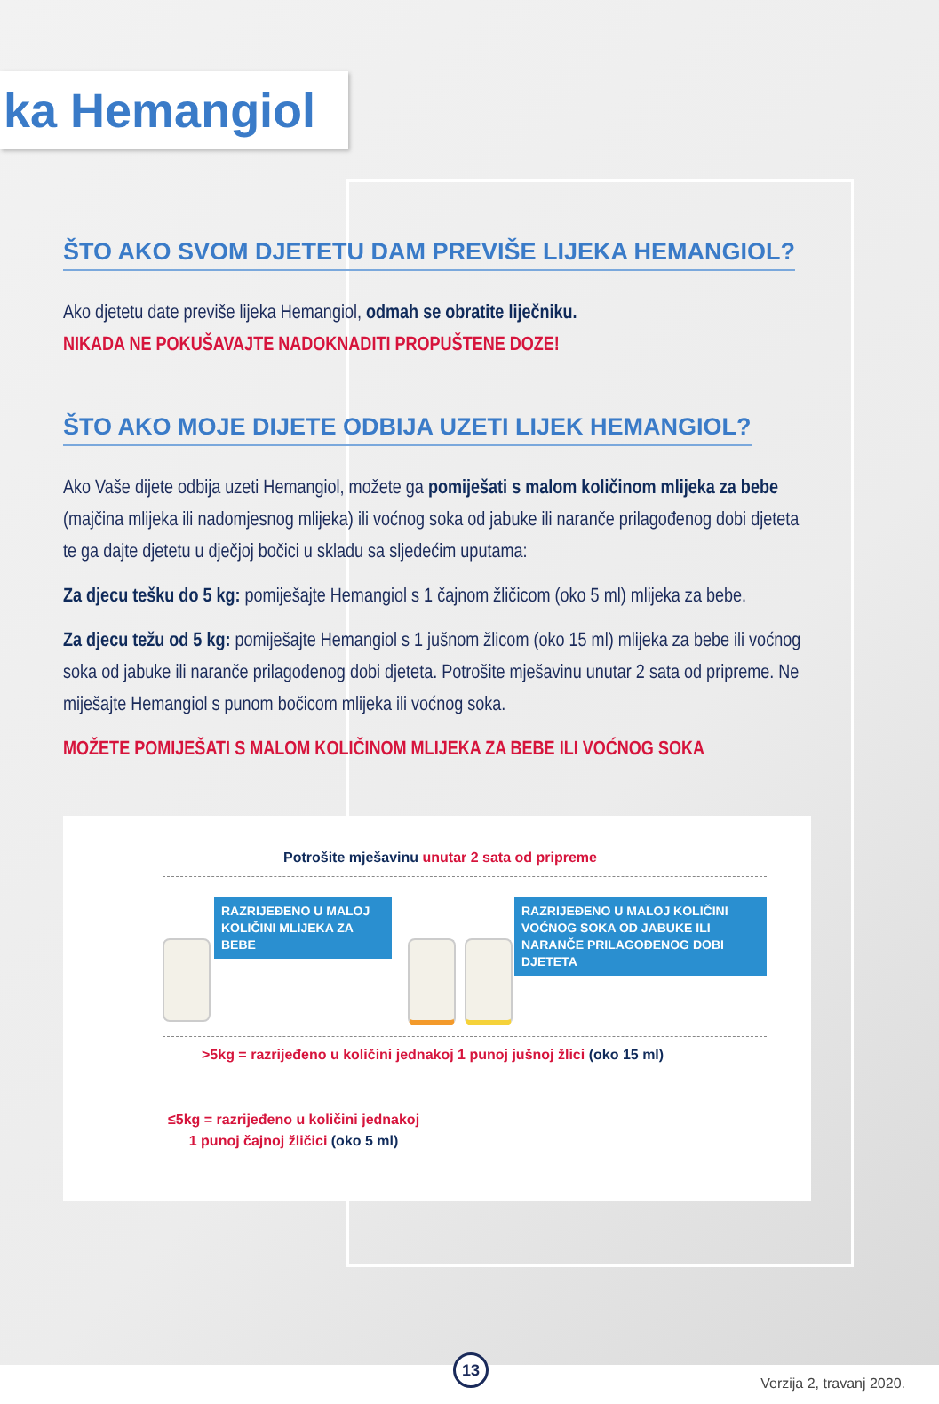ka Hemangiol
ŠTO AKO SVOM DJETETU DAM PREVIŠE LIJEKA HEMANGIOL?
Ako djetetu date previše lijeka Hemangiol, odmah se obratite liječniku.
NIKADA NE POKUŠAVAJTE NADOKNADITI PROPUŠTENE DOZE!
ŠTO AKO MOJE DIJETE ODBIJA UZETI LIJEK HEMANGIOL?
Ako Vaše dijete odbija uzeti Hemangiol, možete ga pomiješati s malom količinom mlijeka za bebe (majčina mlijeka ili nadomjesnog mlijeka) ili voćnog soka od jabuke ili naranče prilagođenog dobi djeteta te ga dajte djetetu u dječjoj bočici u skladu sa sljedećim uputama:
Za djecu tešku do 5 kg: pomiješajte Hemangiol s 1 čajnom žličicom (oko 5 ml) mlijeka za bebe.
Za djecu težu od 5 kg: pomiješajte Hemangiol s 1 jušnom žlicom (oko 15 ml) mlijeka za bebe ili voćnog soka od jabuke ili naranče prilagođenog dobi djeteta. Potrošite mješavinu unutar 2 sata od pripreme. Ne miješajte Hemangiol s punom bočicom mlijeka ili voćnog soka.
MOŽETE POMIJEŠATI S MALOM KOLIČINOM MLIJEKA ZA BEBE ILI VOĆNOG SOKA
Potrošite mješavinu unutar 2 sata od pripreme
RAZRIJEĐENO U MALOJ KOLIČINI MLIJEKA ZA BEBE
RAZRIJEĐENO U MALOJ KOLIČINI VOĆNOG SOKA OD JABUKE ILI NARANČE PRILAGOĐENOG DOBI DJETETA
>5kg = razrijeđeno u količini jednakoj 1 punoj jušnoj žlici (oko 15 ml)
≤5kg = razrijeđeno u količini jednakoj
1 punoj čajnoj žličici (oko 5 ml)
13
Verzija 2, travanj 2020.